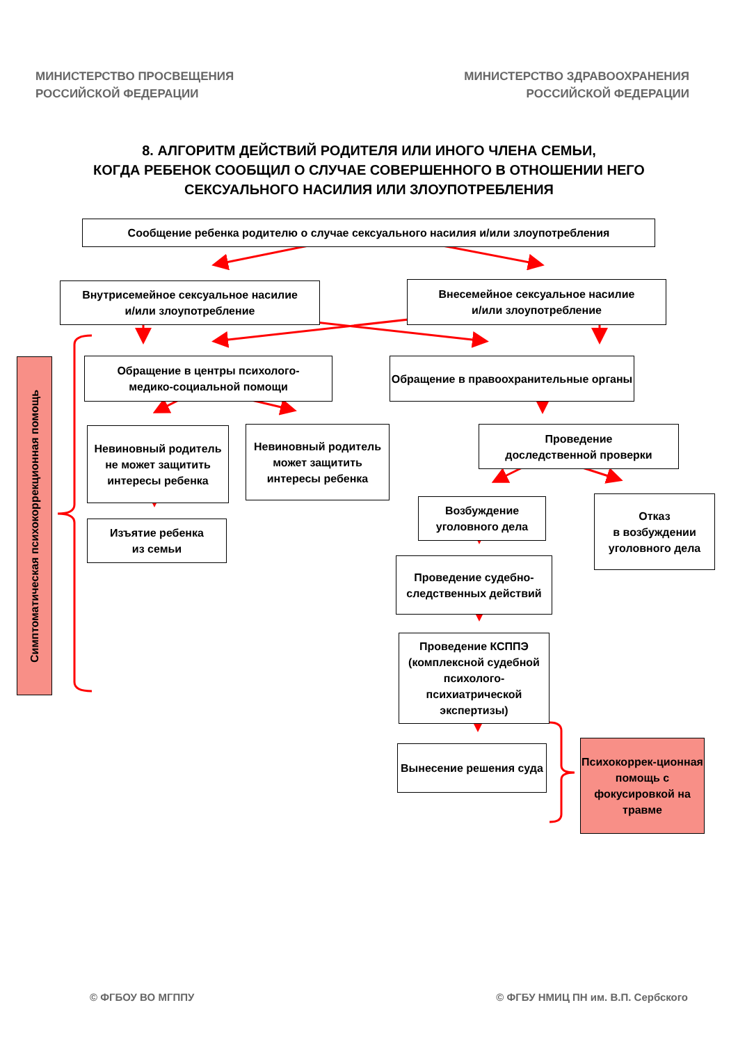МИНИСТЕРСТВО ПРОСВЕЩЕНИЯ
РОССИЙСКОЙ ФЕДЕРАЦИИ
МИНИСТЕРСТВО ЗДРАВООХРАНЕНИЯ
РОССИЙСКОЙ ФЕДЕРАЦИИ
8. АЛГОРИТМ ДЕЙСТВИЙ РОДИТЕЛЯ ИЛИ ИНОГО ЧЛЕНА СЕМЬИ,
КОГДА РЕБЕНОК СООБЩИЛ О СЛУЧАЕ СОВЕРШЕННОГО В ОТНОШЕНИИ НЕГО
СЕКСУАЛЬНОГО НАСИЛИЯ ИЛИ ЗЛОУПОТРЕБЛЕНИЯ
Сообщение ребенка родителю о случае сексуального насилия и/или злоупотребления
Внутрисемейное сексуальное насилие
и/или злоупотребление
Внесемейное сексуальное насилие
и/или злоупотребление
Симптоматическая психокоррекционная помощь
Обращение в центры психолого-
медико-социальной помощи
Невиновный родитель не может защитить интересы ребенка
Невиновный родитель может защитить интересы ребенка
Изъятие ребенка
из семьи
Обращение в правоохранительные органы
Проведение
доследственной проверки
Возбуждение уголовного дела
Проведение судебно-следственных действий
Проведение КСППЭ (комплексной судебной психолого-психиатрической экспертизы)
Вынесение решения суда
Отказ
в возбуждении уголовного дела
Психокоррек-ционная помощь с фокусировкой на травме
© ФГБОУ ВО МГППУ © ФГБУ НМИЦ ПН им. В.П. Сербского